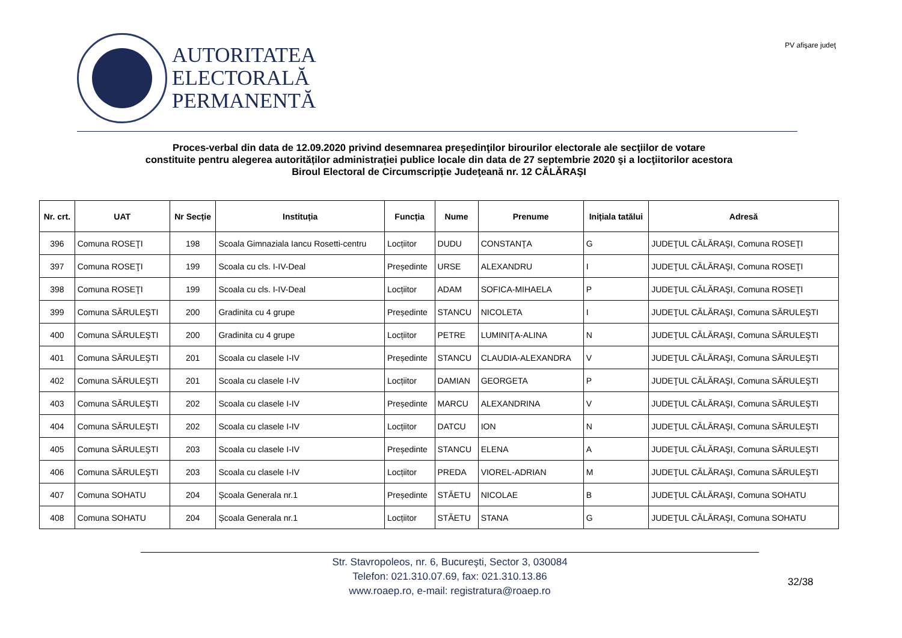AUTORITATEA
ELECTORALĂ
PERMANENTĂ
PV afişare judeţ
Proces-verbal din data de 12.09.2020 privind desemnarea preşedinţilor birourilor electorale ale secţiilor de votare
constituite pentru alegerea autorităților administrației publice locale din data de 27 septembrie 2020 şi a locţiitorilor acestora
Biroul Electoral de Circumscripție Judeţeană nr. 12 CĂLĂRAŞI
| Nr. crt. | UAT | Nr Secție | Instituția | Funcția | Nume | Prenume | Inițiala tatălui | Adresă |
| --- | --- | --- | --- | --- | --- | --- | --- | --- |
| 396 | Comuna ROSEŢI | 198 | Scoala Gimnaziala Iancu Rosetti-centru | Locțiitor | DUDU | CONSTANŢA | G | JUDEŢUL CĂLĂRAŞI, Comuna ROSEŢI |
| 397 | Comuna ROSEŢI | 199 | Scoala cu cls. I-IV-Deal | Președinte | URSE | ALEXANDRU | I | JUDEŢUL CĂLĂRAŞI, Comuna ROSEŢI |
| 398 | Comuna ROSEŢI | 199 | Scoala cu cls. I-IV-Deal | Locțiitor | ADAM | SOFICA-MIHAELA | P | JUDEŢUL CĂLĂRAŞI, Comuna ROSEŢI |
| 399 | Comuna SĂRULEŞTI | 200 | Gradinita cu 4 grupe | Președinte | STANCU | NICOLETA | I | JUDEŢUL CĂLĂRAŞI, Comuna SĂRULEŞTI |
| 400 | Comuna SĂRULEŞTI | 200 | Gradinita cu 4 grupe | Locțiitor | PETRE | LUMINIȚA-ALINA | N | JUDEŢUL CĂLĂRAŞI, Comuna SĂRULEŞTI |
| 401 | Comuna SĂRULEŞTI | 201 | Scoala cu clasele I-IV | Președinte | STANCU | CLAUDIA-ALEXANDRA | V | JUDEŢUL CĂLĂRAŞI, Comuna SĂRULEŞTI |
| 402 | Comuna SĂRULEŞTI | 201 | Scoala cu clasele I-IV | Locțiitor | DAMIAN | GEORGETA | P | JUDEŢUL CĂLĂRAŞI, Comuna SĂRULEŞTI |
| 403 | Comuna SĂRULEŞTI | 202 | Scoala cu clasele I-IV | Președinte | MARCU | ALEXANDRINA | V | JUDEŢUL CĂLĂRAŞI, Comuna SĂRULEŞTI |
| 404 | Comuna SĂRULEŞTI | 202 | Scoala cu clasele I-IV | Locțiitor | DATCU | ION | N | JUDEŢUL CĂLĂRAŞI, Comuna SĂRULEŞTI |
| 405 | Comuna SĂRULEŞTI | 203 | Scoala cu clasele I-IV | Președinte | STANCU | ELENA | A | JUDEŢUL CĂLĂRAŞI, Comuna SĂRULEŞTI |
| 406 | Comuna SĂRULEŞTI | 203 | Scoala cu clasele I-IV | Locțiitor | PREDA | VIOREL-ADRIAN | M | JUDEŢUL CĂLĂRAŞI, Comuna SĂRULEŞTI |
| 407 | Comuna SOHATU | 204 | Școala Generala nr.1 | Președinte | STĂETU | NICOLAE | B | JUDEŢUL CĂLĂRAŞI, Comuna SOHATU |
| 408 | Comuna SOHATU | 204 | Școala Generala nr.1 | Locțiitor | STĂETU | STANA | G | JUDEŢUL CĂLĂRAŞI, Comuna SOHATU |
Str. Stavropoleos, nr. 6, Bucureşti, Sector 3, 030084
Telefon: 021.310.07.69, fax: 021.310.13.86
www.roaep.ro, e-mail: registratura@roaep.ro
32/38